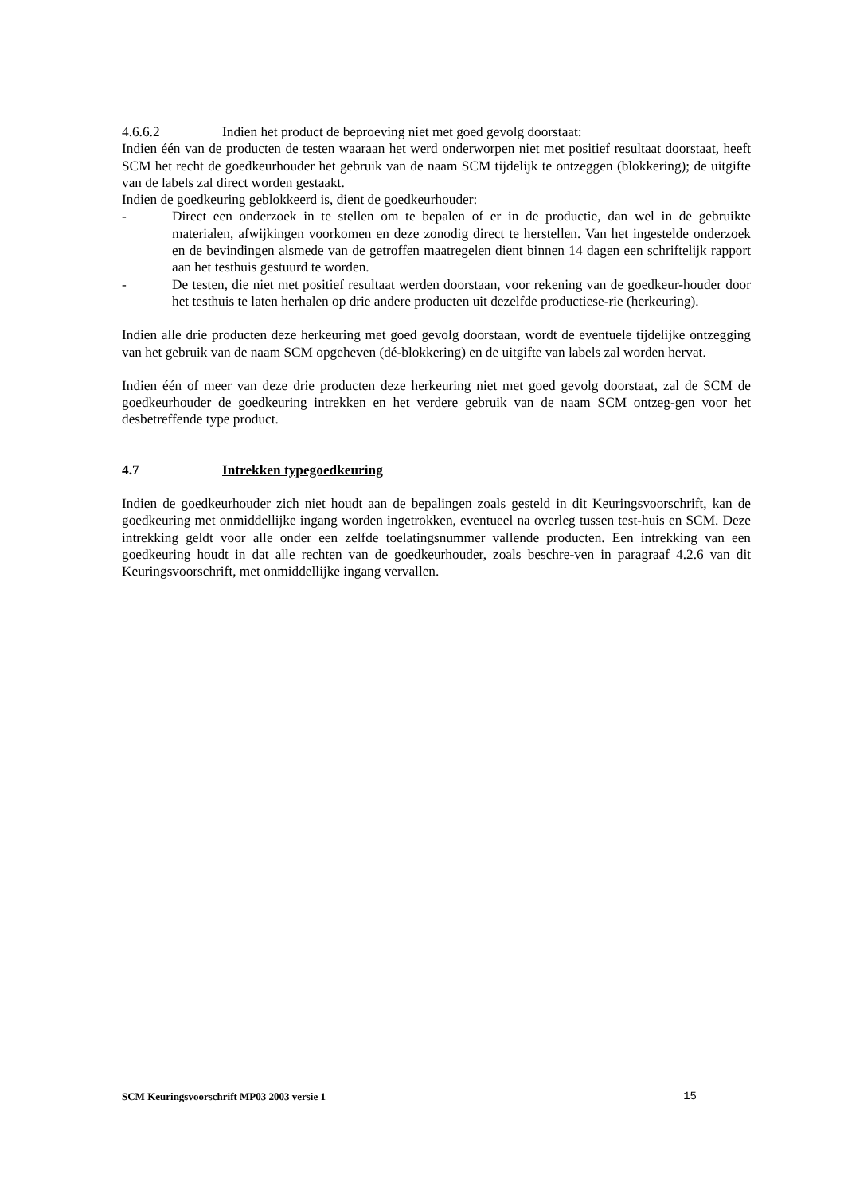4.6.6.2 Indien het product de beproeving niet met goed gevolg doorstaat:
Indien één van de producten de testen waaraan het werd onderworpen niet met positief resultaat doorstaat, heeft SCM het recht de goedkeurhouder het gebruik van de naam SCM tijdelijk te ontzeggen (blokkering); de uitgifte van de labels zal direct worden gestaakt.
Indien de goedkeuring geblokkeerd is, dient de goedkeurhouder:
- Direct een onderzoek in te stellen om te bepalen of er in de productie, dan wel in de gebruikte materialen, afwijkingen voorkomen en deze zonodig direct te herstellen. Van het ingestelde onderzoek en de bevindingen alsmede van de getroffen maatregelen dient binnen 14 dagen een schriftelijk rapport aan het testhuis gestuurd te worden.
- De testen, die niet met positief resultaat werden doorstaan, voor rekening van de goedkeur-houder door het testhuis te laten herhalen op drie andere producten uit dezelfde productiese-rie (herkeuring).
Indien alle drie producten deze herkeuring met goed gevolg doorstaan, wordt de eventuele tijdelijke ontzegging van het gebruik van de naam SCM opgeheven (dé-blokkering) en de uitgifte van labels zal worden hervat.
Indien één of meer van deze drie producten deze herkeuring niet met goed gevolg doorstaat, zal de SCM de goedkeurhouder de goedkeuring intrekken en het verdere gebruik van de naam SCM ontzeg-gen voor het desbetreffende type product.
4.7 Intrekken typegoedkeuring
Indien de goedkeurhouder zich niet houdt aan de bepalingen zoals gesteld in dit Keuringsvoorschrift, kan de goedkeuring met onmiddellijke ingang worden ingetrokken, eventueel na overleg tussen test-huis en SCM. Deze intrekking geldt voor alle onder een zelfde toelatingsnummer vallende producten. Een intrekking van een goedkeuring houdt in dat alle rechten van de goedkeurhouder, zoals beschre-ven in paragraaf 4.2.6 van dit Keuringsvoorschrift, met onmiddellijke ingang vervallen.
SCM Keuringsvoorschrift MP03 2003 versie 1 15